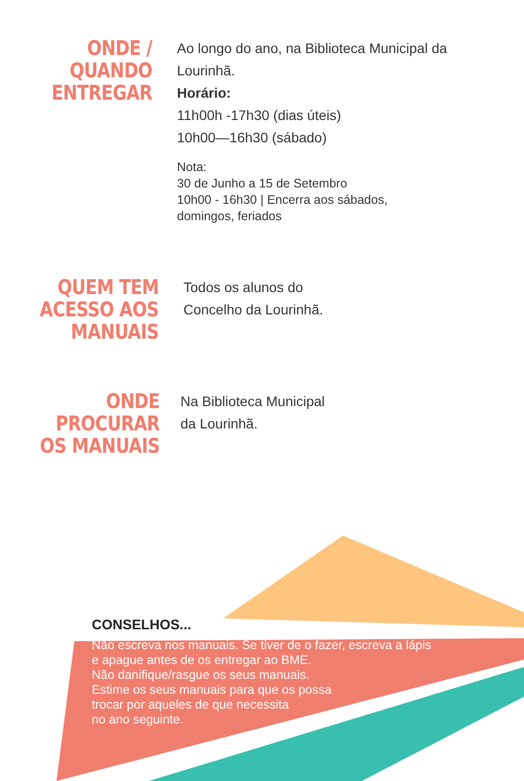ONDE /
QUANDO
ENTREGAR
Ao longo do ano, na Biblioteca Municipal da
Lourinhã.
Horário:
11h00h -17h30 (dias úteis)
10h00—16h30 (sábado)
Nota:
30 de Junho a 15 de Setembro
10h00 - 16h30 | Encerra aos sábados,
domingos, feriados
QUEM TEM
ACESSO AOS
MANUAIS
Todos os alunos do
Concelho da Lourinhã.
ONDE
PROCURAR
OS MANUAIS
Na Biblioteca Municipal
da Lourinhã.
CONSELHOS...
Não escreva nos manuais. Se tiver de o fazer, escreva a lápis
e apague antes de os entregar ao BME.
Não danifique/rasgue os seus manuais.
Estime os seus manuais para que os possa
trocar por aqueles de que necessita
no ano seguinte.